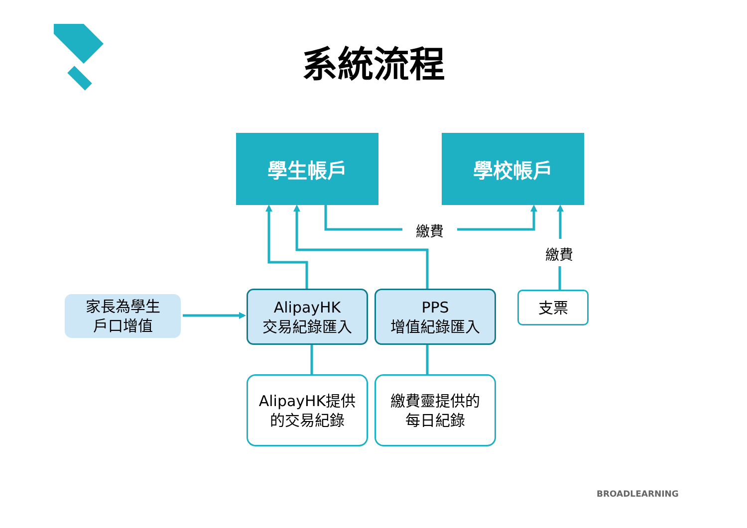系統流程
學生帳戶 學校帳戶
繳費
繳費
家長為學生
戶口增值
AlipayHK
交易紀錄匯入
PPS
增值紀錄匯入
支票
AlipayHK提供
的交易紀錄
繳費靈提供的
每日紀錄
BROADLEARNING